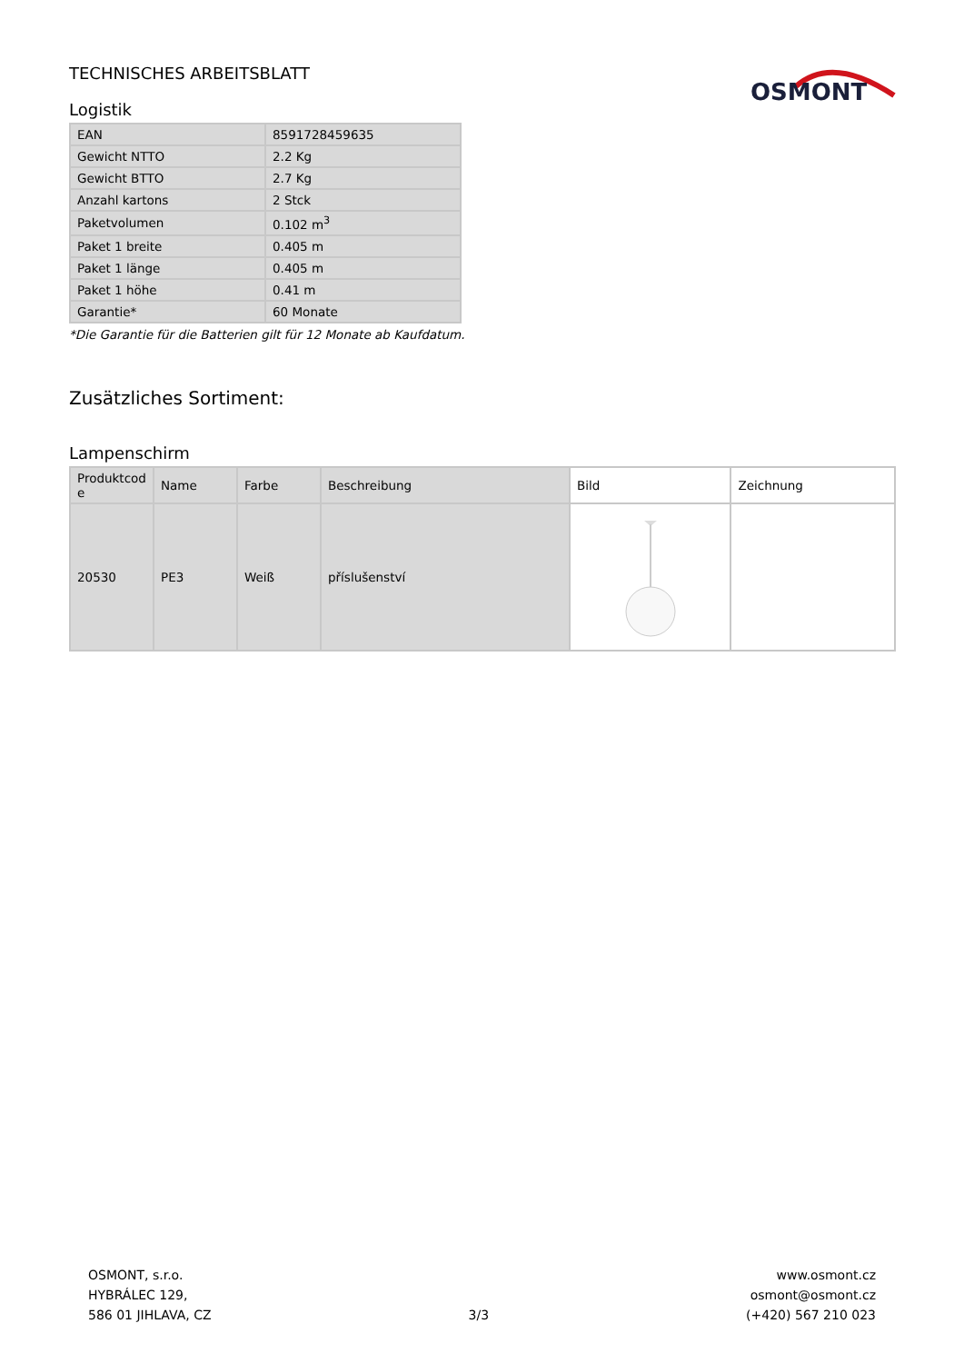TECHNISCHES ARBEITSBLATT
OSMONT
Logistik
| EAN | 8591728459635 |
| Gewicht NTTO | 2.2 Kg |
| Gewicht BTTO | 2.7 Kg |
| Anzahl kartons | 2 Stck |
| Paketvolumen | 0.102 m<sup>3</sup> |
| Paket 1 breite | 0.405 m |
| Paket 1 länge | 0.405 m |
| Paket 1 höhe | 0.41 m |
| Garantie* | 60 Monate |
*Die Garantie für die Batterien gilt für 12 Monate ab Kaufdatum.
Zusätzliches Sortiment:
Lampenschirm
| Produktcod e | Name | Farbe | Beschreibung | Bild | Zeichnung |
| --- | --- | --- | --- | --- | --- |
| 20530 | PE3 | Weiß | příslušenství | | |
OSMONT, s.r.o.
HYBRÁLEC 129,
586 01 JIHLAVA, CZ
3/3
www.osmont.cz
osmont@osmont.cz
(+420) 567 210 023